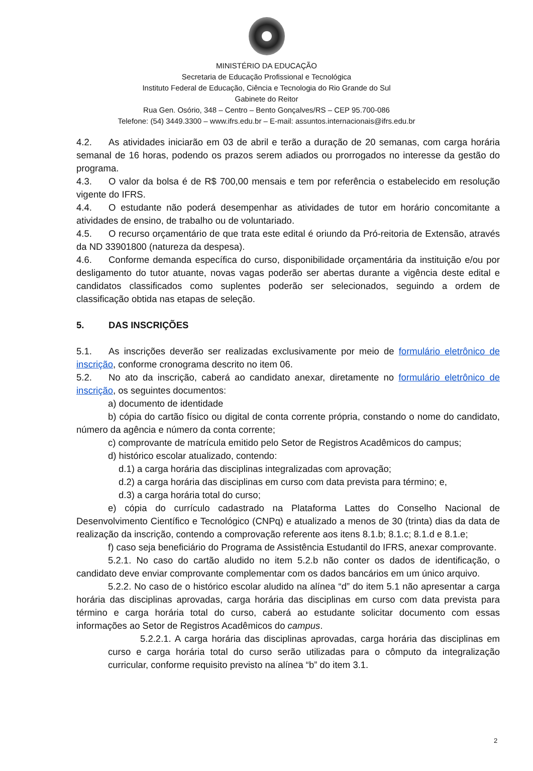MINISTÉRIO DA EDUCAÇÃO
Secretaria de Educação Profissional e Tecnológica
Instituto Federal de Educação, Ciência e Tecnologia do Rio Grande do Sul
Gabinete do Reitor
Rua Gen. Osório, 348 – Centro – Bento Gonçalves/RS – CEP 95.700-086
Telefone: (54) 3449.3300 – www.ifrs.edu.br – E-mail: assuntos.internacionais@ifrs.edu.br
4.2. As atividades iniciarão em 03 de abril e terão a duração de 20 semanas, com carga horária semanal de 16 horas, podendo os prazos serem adiados ou prorrogados no interesse da gestão do programa.
4.3. O valor da bolsa é de R$ 700,00 mensais e tem por referência o estabelecido em resolução vigente do IFRS.
4.4. O estudante não poderá desempenhar as atividades de tutor em horário concomitante a atividades de ensino, de trabalho ou de voluntariado.
4.5. O recurso orçamentário de que trata este edital é oriundo da Pró-reitoria de Extensão, através da ND 33901800 (natureza da despesa).
4.6. Conforme demanda específica do curso, disponibilidade orçamentária da instituição e/ou por desligamento do tutor atuante, novas vagas poderão ser abertas durante a vigência deste edital e candidatos classificados como suplentes poderão ser selecionados, seguindo a ordem de classificação obtida nas etapas de seleção.
5. DAS INSCRIÇÕES
5.1. As inscrições deverão ser realizadas exclusivamente por meio de formulário eletrônico de inscrição, conforme cronograma descrito no item 06.
5.2. No ato da inscrição, caberá ao candidato anexar, diretamente no formulário eletrônico de inscrição, os seguintes documentos:
a) documento de identidade
b) cópia do cartão físico ou digital de conta corrente própria, constando o nome do candidato, número da agência e número da conta corrente;
c) comprovante de matrícula emitido pelo Setor de Registros Acadêmicos do campus;
d) histórico escolar atualizado, contendo:
d.1) a carga horária das disciplinas integralizadas com aprovação;
d.2) a carga horária das disciplinas em curso com data prevista para término; e,
d.3) a carga horária total do curso;
e) cópia do currículo cadastrado na Plataforma Lattes do Conselho Nacional de Desenvolvimento Científico e Tecnológico (CNPq) e atualizado a menos de 30 (trinta) dias da data de realização da inscrição, contendo a comprovação referente aos itens 8.1.b; 8.1.c; 8.1.d e 8.1.e;
f) caso seja beneficiário do Programa de Assistência Estudantil do IFRS, anexar comprovante.
5.2.1. No caso do cartão aludido no item 5.2.b não conter os dados de identificação, o candidato deve enviar comprovante complementar com os dados bancários em um único arquivo.
5.2.2. No caso de o histórico escolar aludido na alínea “d” do item 5.1 não apresentar a carga horária das disciplinas aprovadas, carga horária das disciplinas em curso com data prevista para término e carga horária total do curso, caberá ao estudante solicitar documento com essas informações ao Setor de Registros Acadêmicos do campus.
5.2.2.1. A carga horária das disciplinas aprovadas, carga horária das disciplinas em curso e carga horária total do curso serão utilizadas para o cômputo da integralização curricular, conforme requisito previsto na alínea “b” do item 3.1.
2